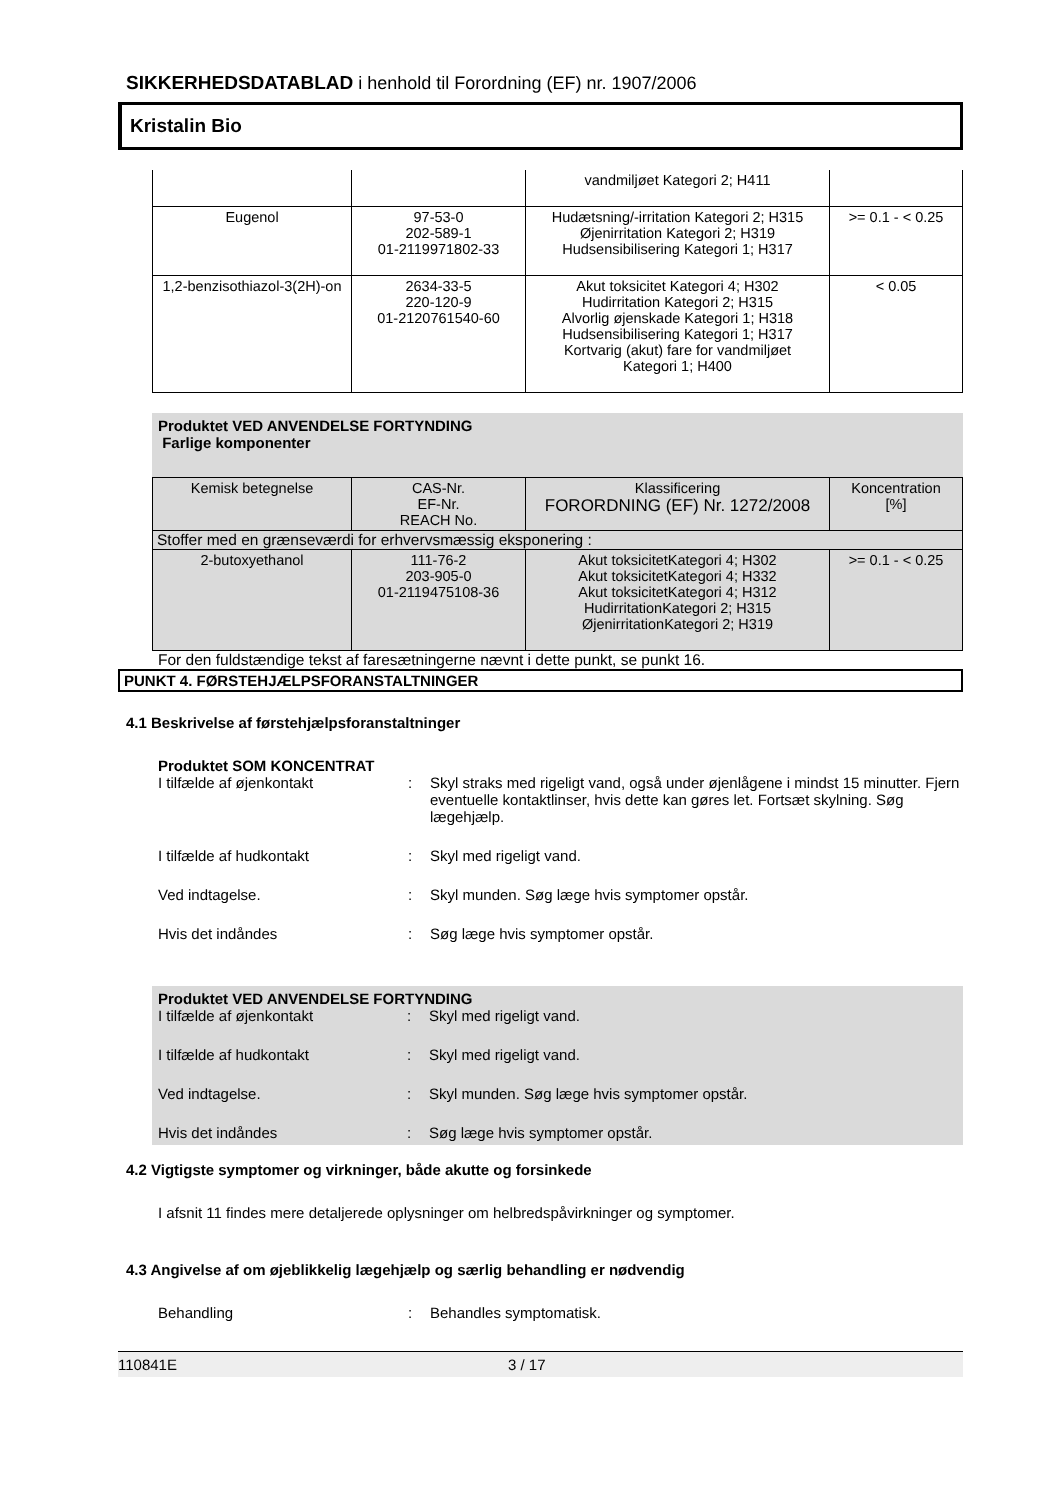SIKKERHEDSDATABLAD i henhold til Forordning (EF) nr. 1907/2006
Kristalin Bio
| | | vandmiljøet Kategori 2; H411 | |
| Eugenol | 97-53-0 202-589-1 01-2119971802-33 | Hudætsning/-irritation Kategori 2; H315 Øjenirritation Kategori 2; H319 Hudsensibilisering Kategori 1; H317 | >= 0.1 - < 0.25 |
| 1,2-benzisothiazol-3(2H)-on | 2634-33-5 220-120-9 01-2120761540-60 | Akut toksicitet Kategori 4; H302 Hudirritation Kategori 2; H315 Alvorlig øjenskade Kategori 1; H318 Hudsensibilisering Kategori 1; H317 Kortvarig (akut) fare for vandmiljøet Kategori 1; H400 | < 0.05 |
Produktet VED ANVENDELSE FORTYNDING
Farlige komponenter
| Kemisk betegnelse | CAS-Nr. EF-Nr. REACH No. | Klassificering FORORDNING (EF) Nr. 1272/2008 | Koncentration [%] |
| Stoffer med en grænseværdi for erhvervsmæssig eksponering : | | | |
| 2-butoxyethanol | 111-76-2 203-905-0 01-2119475108-36 | Akut toksicitetKategori 4; H302 Akut toksicitetKategori 4; H332 Akut toksicitetKategori 4; H312 HudirritationKategori 2; H315 ØjenirritationKategori 2; H319 | >= 0.1 - < 0.25 |
For den fuldstændige tekst af faresætningerne nævnt i dette punkt, se punkt 16.
PUNKT 4. FØRSTEHJÆLPSFORANSTALTNINGER
4.1 Beskrivelse af førstehjælpsforanstaltninger
Produktet SOM KONCENTRAT
I tilfælde af øjenkontakt : Skyl straks med rigeligt vand, også under øjenlågene i mindst 15 minutter. Fjern eventuelle kontaktlinser, hvis dette kan gøres let. Fortsæt skylning. Søg lægehjælp.
I tilfælde af hudkontakt : Skyl med rigeligt vand.
Ved indtagelse. : Skyl munden. Søg læge hvis symptomer opstår.
Hvis det indåndes : Søg læge hvis symptomer opstår.
Produktet VED ANVENDELSE FORTYNDING
I tilfælde af øjenkontakt : Skyl med rigeligt vand.
I tilfælde af hudkontakt : Skyl med rigeligt vand.
Ved indtagelse. : Skyl munden. Søg læge hvis symptomer opstår.
Hvis det indåndes : Søg læge hvis symptomer opstår.
4.2 Vigtigste symptomer og virkninger, både akutte og forsinkede
I afsnit 11 findes mere detaljerede oplysninger om helbredspåvirkninger og symptomer.
4.3 Angivelse af om øjeblikkelig lægehjælp og særlig behandling er nødvendig
Behandling : Behandles symptomatisk.
110841E 3 / 17